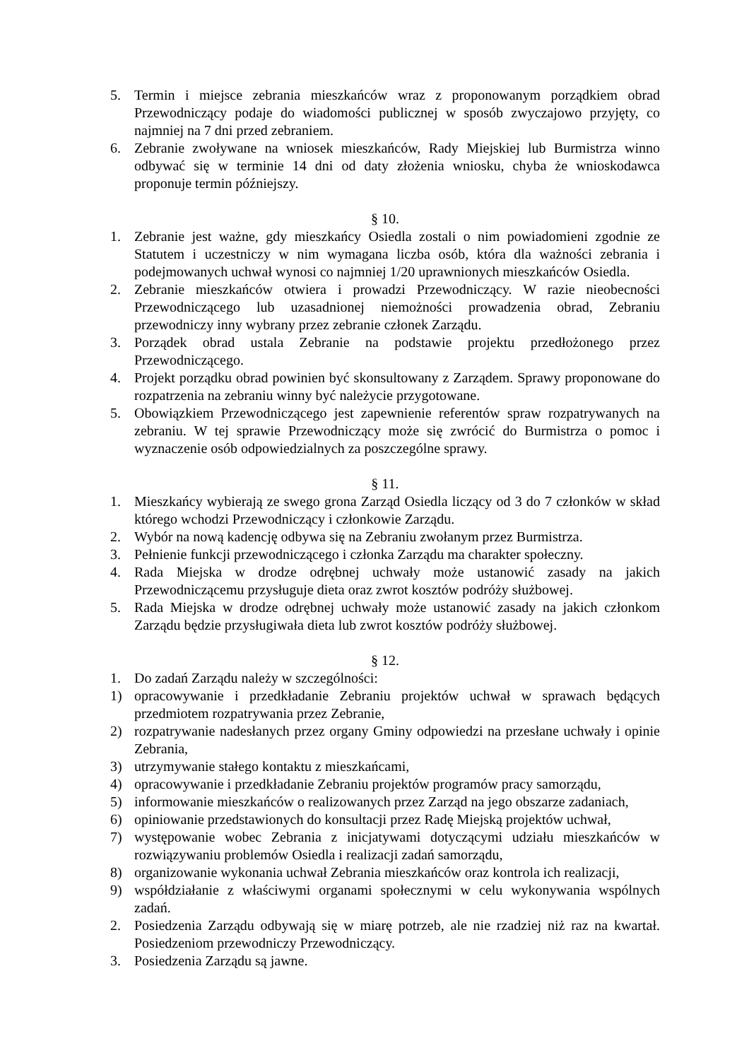5. Termin i miejsce zebrania mieszkańców wraz z proponowanym porządkiem obrad Przewodniczący podaje do wiadomości publicznej w sposób zwyczajowo przyjęty, co najmniej na 7 dni przed zebraniem.
6. Zebranie zwoływane na wniosek mieszkańców, Rady Miejskiej lub Burmistrza winno odbywać się w terminie 14 dni od daty złożenia wniosku, chyba że wnioskodawca proponuje termin późniejszy.
§ 10.
1. Zebranie jest ważne, gdy mieszkańcy Osiedla zostali o nim powiadomieni zgodnie ze Statutem i uczestniczy w nim wymagana liczba osób, która dla ważności zebrania i podejmowanych uchwał wynosi co najmniej 1/20 uprawnionych mieszkańców Osiedla.
2. Zebranie mieszkańców otwiera i prowadzi Przewodniczący. W razie nieobecności Przewodniczącego lub uzasadnionej niemożności prowadzenia obrad, Zebraniu przewodniczy inny wybrany przez zebranie członek Zarządu.
3. Porządek obrad ustala Zebranie na podstawie projektu przedłożonego przez Przewodniczącego.
4. Projekt porządku obrad powinien być skonsultowany z Zarządem. Sprawy proponowane do rozpatrzenia na zebraniu winny być należycie przygotowane.
5. Obowiązkiem Przewodniczącego jest zapewnienie referentów spraw rozpatrywanych na zebraniu. W tej sprawie Przewodniczący może się zwrócić do Burmistrza o pomoc i wyznaczenie osób odpowiedzialnych za poszczególne sprawy.
§ 11.
1. Mieszkańcy wybierają ze swego grona Zarząd Osiedla liczący od 3 do 7 członków w skład którego wchodzi Przewodniczący i członkowie Zarządu.
2. Wybór na nową kadencję odbywa się na Zebraniu zwołanym przez Burmistrza.
3. Pełnienie funkcji przewodniczącego i członka Zarządu ma charakter społeczny.
4. Rada Miejska w drodze odrębnej uchwały może ustanowić zasady na jakich Przewodniczącemu przysługuje dieta oraz zwrot kosztów podróży służbowej.
5. Rada Miejska w drodze odrębnej uchwały może ustanowić zasady na jakich członkom Zarządu będzie przysługiwała dieta lub zwrot kosztów podróży służbowej.
§ 12.
1. Do zadań Zarządu należy w szczególności:
1) opracowywanie i przedkładanie Zebraniu projektów uchwał w sprawach będących przedmiotem rozpatrywania przez Zebranie,
2) rozpatrywanie nadesłanych przez organy Gminy odpowiedzi na przesłane uchwały i opinie Zebrania,
3) utrzymywanie stałego kontaktu z mieszkańcami,
4) opracowywanie i przedkładanie Zebraniu projektów programów pracy samorządu,
5) informowanie mieszkańców o realizowanych przez Zarząd na jego obszarze zadaniach,
6) opiniowanie przedstawionych do konsultacji przez Radę Miejską projektów uchwał,
7) występowanie wobec Zebrania z inicjatywami dotyczącymi udziału mieszkańców w rozwiązywaniu problemów Osiedla i realizacji zadań samorządu,
8) organizowanie wykonania uchwał Zebrania mieszkańców oraz kontrola ich realizacji,
9) współdziałanie z właściwymi organami społecznymi w celu wykonywania wspólnych zadań.
2. Posiedzenia Zarządu odbywają się w miarę potrzeb, ale nie rzadziej niż raz na kwartał. Posiedzeniom przewodniczy Przewodniczący.
3. Posiedzenia Zarządu są jawne.